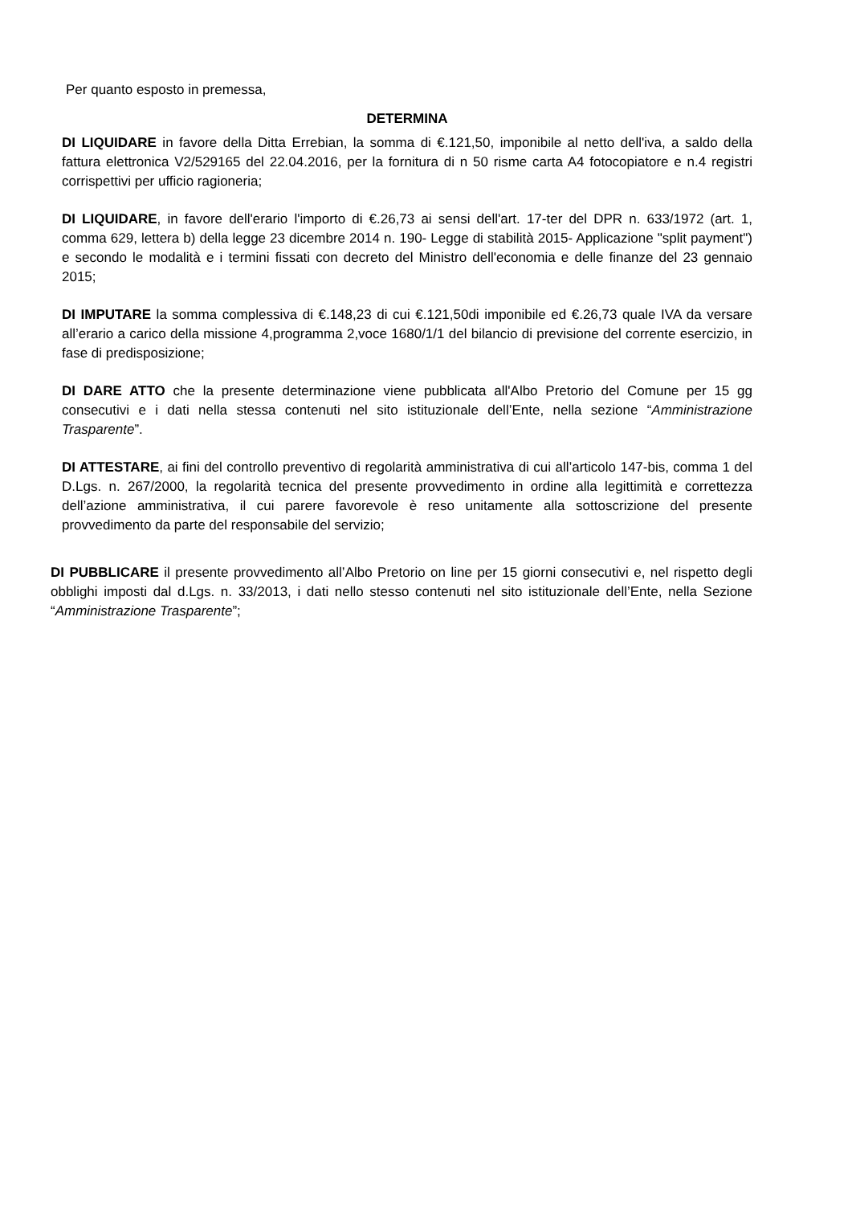Per quanto esposto in premessa,
DETERMINA
DI LIQUIDARE in favore della Ditta Errebian, la somma di €.121,50, imponibile al netto dell'iva, a saldo della fattura elettronica V2/529165 del 22.04.2016, per la fornitura di n 50 risme carta A4 fotocopiatore e n.4 registri corrispettivi per ufficio ragioneria;
DI LIQUIDARE, in favore dell'erario l'importo di €.26,73 ai sensi dell'art. 17-ter del DPR n. 633/1972 (art. 1, comma 629, lettera b) della legge 23 dicembre 2014 n. 190- Legge di stabilità 2015- Applicazione "split payment") e secondo le modalità e i termini fissati con decreto del Ministro dell'economia e delle finanze del 23 gennaio 2015;
DI IMPUTARE la somma complessiva di €.148,23 di cui €.121,50di imponibile ed €.26,73 quale IVA da versare all’erario a carico della missione 4,programma 2,voce 1680/1/1 del bilancio di previsione del corrente esercizio, in fase di predisposizione;
DI DARE ATTO che la presente determinazione viene pubblicata all'Albo Pretorio del Comune per 15 gg consecutivi e i dati nella stessa contenuti nel sito istituzionale dell’Ente, nella sezione “Amministrazione Trasparente”.
DI ATTESTARE, ai fini del controllo preventivo di regolarità amministrativa di cui all’articolo 147-bis, comma 1 del D.Lgs. n. 267/2000, la regolarità tecnica del presente provvedimento in ordine alla legittimità e correttezza dell’azione amministrativa, il cui parere favorevole è reso unitamente alla sottoscrizione del presente provvedimento da parte del responsabile del servizio;
DI PUBBLICARE il presente provvedimento all’Albo Pretorio on line per 15 giorni consecutivi e, nel rispetto degli obblighi imposti dal d.Lgs. n. 33/2013, i dati nello stesso contenuti nel sito istituzionale dell’Ente, nella Sezione “Amministrazione Trasparente”;